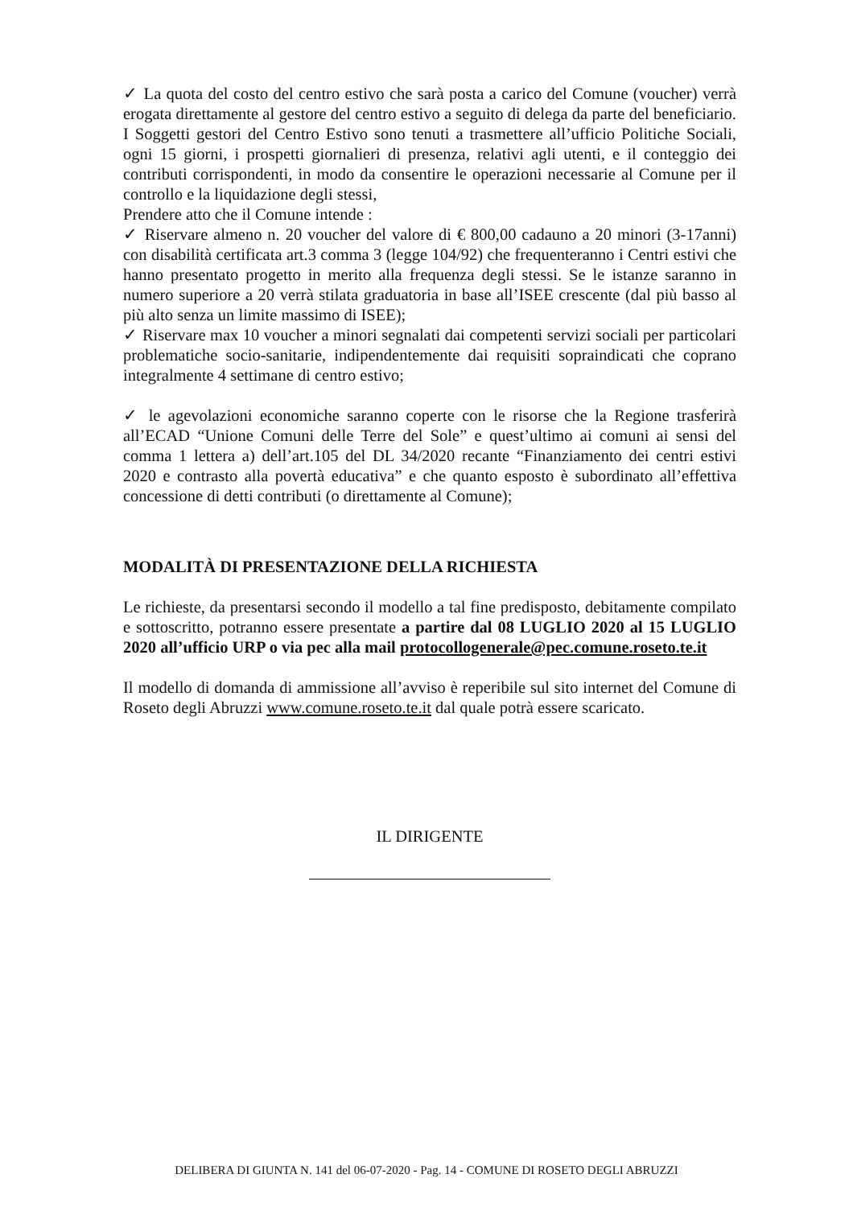✓ La quota del costo del centro estivo che sarà posta a carico del Comune (voucher) verrà erogata direttamente al gestore del centro estivo a seguito di delega da parte del beneficiario. I Soggetti gestori del Centro Estivo sono tenuti a trasmettere all’ufficio Politiche Sociali, ogni 15 giorni, i prospetti giornalieri di presenza, relativi agli utenti, e il conteggio dei contributi corrispondenti, in modo da consentire le operazioni necessarie al Comune per il controllo e la liquidazione degli stessi,
Prendere atto che il Comune intende :
✓ Riservare almeno n. 20 voucher del valore di € 800,00 cadauno a 20 minori (3-17anni) con disabilità certificata art.3 comma 3 (legge 104/92) che frequenteranno i Centri estivi che hanno presentato progetto in merito alla frequenza degli stessi. Se le istanze saranno in numero superiore a 20 verrà stilata graduatoria in base all’ISEE crescente (dal più basso al più alto senza un limite massimo di ISEE);
✓ Riservare max 10 voucher a minori segnalati dai competenti servizi sociali per particolari problematiche socio-sanitarie, indipendentemente dai requisiti sopraindicati che coprano integralmente 4 settimane di centro estivo;
✓ le agevolazioni economiche saranno coperte con le risorse che la Regione trasferirà all’ECAD “Unione Comuni delle Terre del Sole” e quest’ultimo ai comuni ai sensi del comma 1 lettera a) dell’art.105 del DL 34/2020 recante “Finanziamento dei centri estivi 2020 e contrasto alla povertà educativa” e che quanto esposto è subordinato all’effettiva concessione di detti contributi (o direttamente al Comune);
MODALITÀ DI PRESENTAZIONE DELLA RICHIESTA
Le richieste, da presentarsi secondo il modello a tal fine predisposto, debitamente compilato e sottoscritto, potranno essere presentate a partire dal 08 LUGLIO 2020 al 15 LUGLIO 2020 all’ufficio URP o via pec alla mail protocollogenerale@pec.comune.roseto.te.it
Il modello di domanda di ammissione all’avviso è reperibile sul sito internet del Comune di Roseto degli Abruzzi www.comune.roseto.te.it dal quale potrà essere scaricato.
IL DIRIGENTE
DELIBERA DI GIUNTA N. 141 del 06-07-2020 - Pag. 14 - COMUNE DI ROSETO DEGLI ABRUZZI